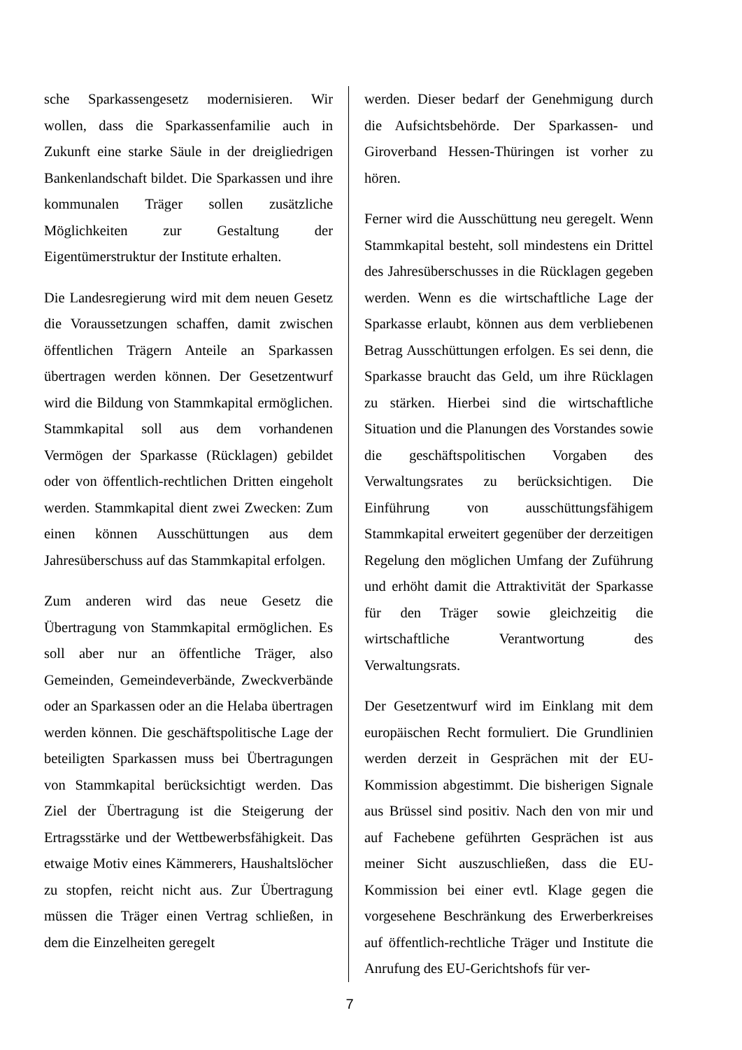sche Sparkassengesetz modernisieren. Wir wollen, dass die Sparkassenfamilie auch in Zukunft eine starke Säule in der dreigliedrigen Bankenlandschaft bildet. Die Sparkassen und ihre kommunalen Träger sollen zusätzliche Möglichkeiten zur Gestaltung der Eigentümerstruktur der Institute erhalten.
Die Landesregierung wird mit dem neuen Gesetz die Voraussetzungen schaffen, damit zwischen öffentlichen Trägern Anteile an Sparkassen übertragen werden können. Der Gesetzentwurf wird die Bildung von Stammkapital ermöglichen. Stammkapital soll aus dem vorhandenen Vermögen der Sparkasse (Rücklagen) gebildet oder von öffentlich-rechtlichen Dritten eingeholt werden. Stammkapital dient zwei Zwecken: Zum einen können Ausschüttungen aus dem Jahresüberschuss auf das Stammkapital erfolgen.
Zum anderen wird das neue Gesetz die Übertragung von Stammkapital ermöglichen. Es soll aber nur an öffentliche Träger, also Gemeinden, Gemeindeverbände, Zweckverbände oder an Sparkassen oder an die Helaba übertragen werden können. Die geschäftspolitische Lage der beteiligten Sparkassen muss bei Übertragungen von Stammkapital berücksichtigt werden. Das Ziel der Übertragung ist die Steigerung der Ertragsstärke und der Wettbewerbsfähigkeit. Das etwaige Motiv eines Kämmerers, Haushaltslöcher zu stopfen, reicht nicht aus. Zur Übertragung müssen die Träger einen Vertrag schließen, in dem die Einzelheiten geregelt
werden. Dieser bedarf der Genehmigung durch die Aufsichtsbehörde. Der Sparkassen- und Giroverband Hessen-Thüringen ist vorher zu hören.
Ferner wird die Ausschüttung neu geregelt. Wenn Stammkapital besteht, soll mindestens ein Drittel des Jahresüberschusses in die Rücklagen gegeben werden. Wenn es die wirtschaftliche Lage der Sparkasse erlaubt, können aus dem verbliebenen Betrag Ausschüttungen erfolgen. Es sei denn, die Sparkasse braucht das Geld, um ihre Rücklagen zu stärken. Hierbei sind die wirtschaftliche Situation und die Planungen des Vorstandes sowie die geschäftspolitischen Vorgaben des Verwaltungsrates zu berücksichtigen. Die Einführung von ausschüttungsfähigem Stammkapital erweitert gegenüber der derzeitigen Regelung den möglichen Umfang der Zuführung und erhöht damit die Attraktivität der Sparkasse für den Träger sowie gleichzeitig die wirtschaftliche Verantwortung des Verwaltungsrats.
Der Gesetzentwurf wird im Einklang mit dem europäischen Recht formuliert. Die Grundlinien werden derzeit in Gesprächen mit der EU-Kommission abgestimmt. Die bisherigen Signale aus Brüssel sind positiv. Nach den von mir und auf Fachebene geführten Gesprächen ist aus meiner Sicht auszuschließen, dass die EU-Kommission bei einer evtl. Klage gegen die vorgesehene Beschränkung des Erwerberkreises auf öffentlich-rechtliche Träger und Institute die Anrufung des EU-Gerichtshofs für ver-
7